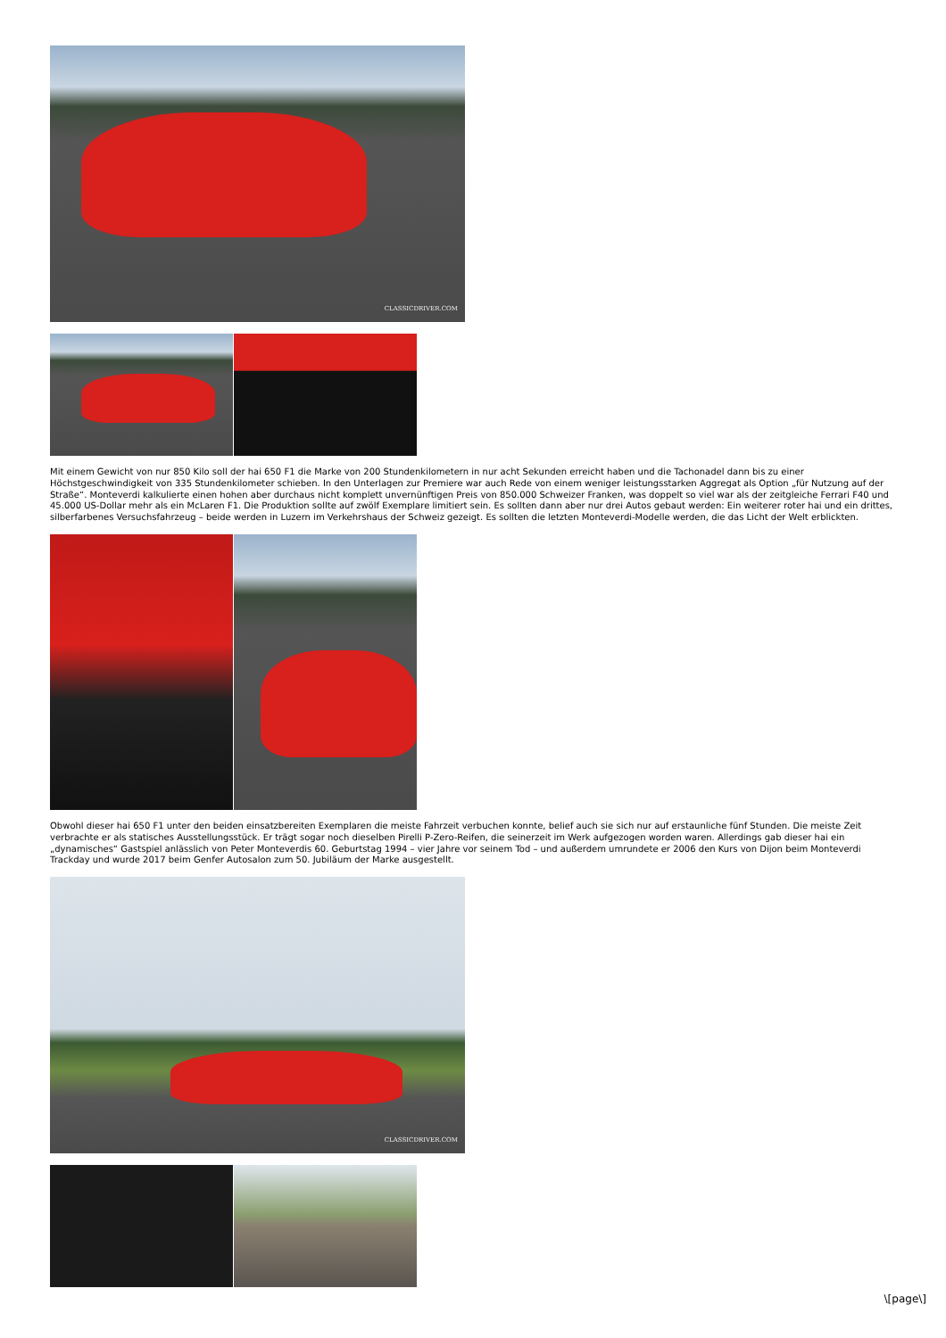CLASSICDRIVER.COM
Mit einem Gewicht von nur 850 Kilo soll der hai 650 F1 die Marke von 200 Stundenkilometern in nur acht Sekunden erreicht haben und die Tachonadel dann bis zu einer Höchstgeschwindigkeit von 335 Stundenkilometer schieben. In den Unterlagen zur Premiere war auch Rede von einem weniger leistungsstarken Aggregat als Option „für Nutzung auf der Straße“. Monteverdi kalkulierte einen hohen aber durchaus nicht komplett unvernünftigen Preis von 850.000 Schweizer Franken, was doppelt so viel war als der zeitgleiche Ferrari F40 und 45.000 US-Dollar mehr als ein McLaren F1. Die Produktion sollte auf zwölf Exemplare limitiert sein. Es sollten dann aber nur drei Autos gebaut werden: Ein weiterer roter hai und ein drittes, silberfarbenes Versuchsfahrzeug – beide werden in Luzern im Verkehrshaus der Schweiz gezeigt. Es sollten die letzten Monteverdi-Modelle werden, die das Licht der Welt erblickten.
Obwohl dieser hai 650 F1 unter den beiden einsatzbereiten Exemplaren die meiste Fahrzeit verbuchen konnte, belief auch sie sich nur auf erstaunliche fünf Stunden. Die meiste Zeit verbrachte er als statisches Ausstellungsstück. Er trägt sogar noch dieselben Pirelli P-Zero-Reifen, die seinerzeit im Werk aufgezogen worden waren. Allerdings gab dieser hai ein „dynamisches“ Gastspiel anlässlich von Peter Monteverdis 60. Geburtstag 1994 – vier Jahre vor seinem Tod – und außerdem umrundete er 2006 den Kurs von Dijon beim Monteverdi Trackday und wurde 2017 beim Genfer Autosalon zum 50. Jubiläum der Marke ausgestellt.
CLASSICDRIVER.COM
\[page\]